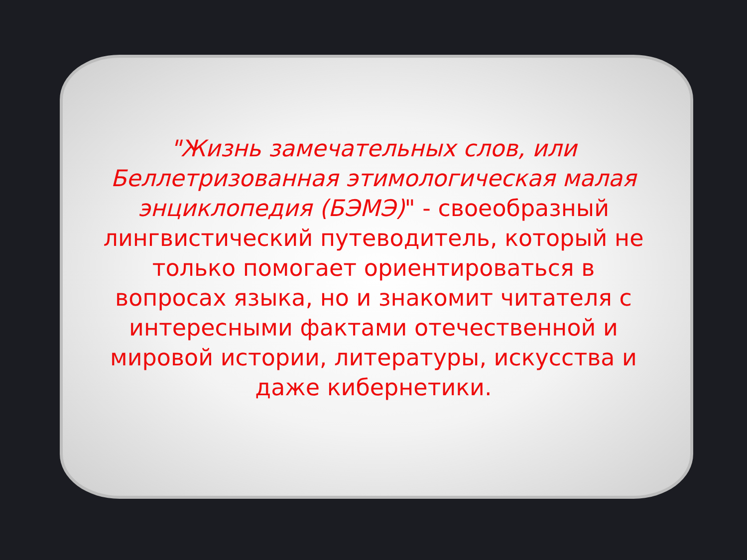"Жизнь замечательных слов, или Беллетризованная этимологическая малая энциклопедия (БЭМЭ)" - своеобразный лингвистический путеводитель, который не только помогает ориентироваться в вопросах языка, но и знакомит читателя с интересными фактами отечественной и мировой истории, литературы, искусства и даже кибернетики.